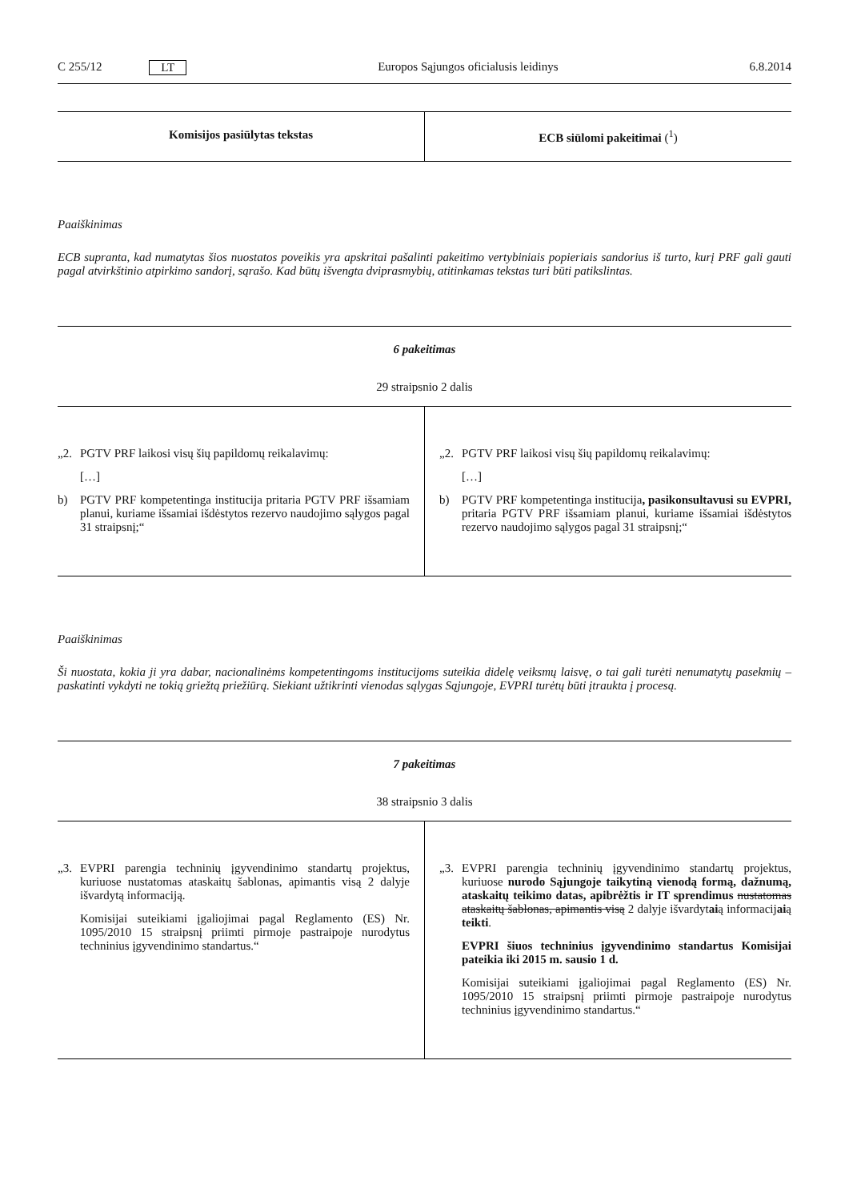C 255/12 LT Europos Sąjungos oficialusis leidinys 6.8.2014
| Komisijos pasiūlytas tekstas | ECB siūlomi pakeitimai (<sup>1</sup>) |
| --- | --- |
Paaiškinimas
ECB supranta, kad numatytas šios nuostatos poveikis yra apskritai pašalinti pakeitimo vertybiniais popieriais sandorius iš turto, kurį PRF gali gauti pagal atvirkštinio atpirkimo sandorį, sąrašo. Kad būtų išvengta dviprasmybių, atitinkamas tekstas turi būti patikslintas.
6 pakeitimas
29 straipsnio 2 dalis
| „2. PGTV PRF laikosi visų šių papildomų reikalavimų: […] b) PGTV PRF kompetentinga institucija pritaria PGTV PRF išsamiam planui, kuriame išsamiai išdėstytos rezervo naudojimo sąlygos pagal 31 straipsnį;“ | „2. PGTV PRF laikosi visų šių papildomų reikalavimų: […] b) PGTV PRF kompetentinga institucija , pasikonsultavusi su EVPRI, pritaria PGTV PRF išsamiam planui, kuriame išsamiai išdėstytos rezervo naudojimo sąlygos pagal 31 straipsnį;“ |
Paaiškinimas
Ši nuostata, kokia ji yra dabar, nacionalinėms kompetentingoms institucijoms suteikia didelę veiksmų laisvę, o tai gali turėti nenumatytų pasekmių – paskatinti vykdyti ne tokią griežtą priežiūrą. Siekiant užtikrinti vienodas sąlygas Sąjungoje, EVPRI turėtų būti įtraukta į procesą.
7 pakeitimas
38 straipsnio 3 dalis
| „3. EVPRI parengia techninių įgyvendinimo standartų projektus, kuriuose nustatomas ataskaitų šablonas, apimantis visą 2 dalyje išvardytą informaciją. Komisijai suteikiami įgaliojimai pagal Reglamento (ES) Nr. 1095/2010 15 straipsnį priimti pirmoje pastraipoje nurodytus techninius įgyvendinimo standartus.“ | „3. EVPRI parengia techninių įgyvendinimo standartų projektus, kuriuose nurodo Sąjungoje taikytiną vienodą formą, dažnumą, ataskaitų teikimo datas, apibrėžtis ir IT sprendimus nustatomas ataskaitų šablonas, apimantis visą 2 dalyje išvardyt ai ą informacij ai ą teikti . EVPRI šiuos techninius įgyvendinimo standartus Komisijai pateikia iki 2015 m. sausio 1 d. Komisijai suteikiami įgaliojimai pagal Reglamento (ES) Nr. 1095/2010 15 straipsnį priimti pirmoje pastraipoje nurodytus techninius įgyvendinimo standartus.“ |